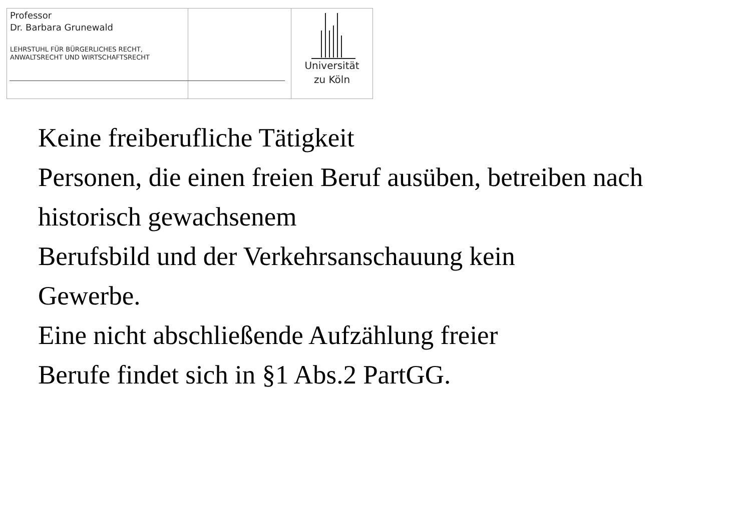Professor
Dr. Barbara Grunewald
LEHRSTUHL FÜR BÜRGERLICHES RECHT,
ANWALTSRECHT UND WIRTSCHAFTSRECHT
Universität
zu Köln
Keine freiberufliche Tätigkeit
Personen, die einen freien Beruf ausüben, betreiben nach historisch gewachsenem
Berufsbild und der Verkehrsanschauung kein
Gewerbe.
Eine nicht abschließende Aufzählung freier
Berufe findet sich in §1 Abs.2 PartGG.